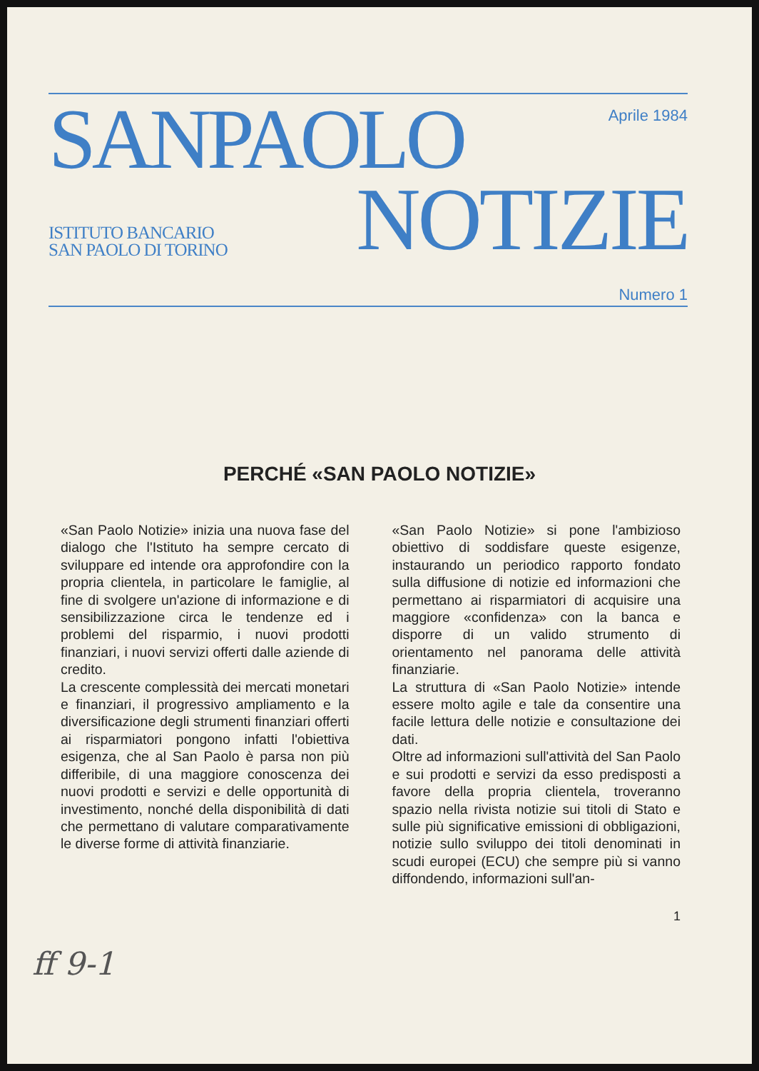SANPAOLO
Aprile 1984
ISTITUTO BANCARIO
SAN PAOLO DI TORINO
NOTIZIE
Numero 1
PERCHÉ «SAN PAOLO NOTIZIE»
«San Paolo Notizie» inizia una nuova fase del dialogo che l'Istituto ha sempre cercato di sviluppare ed intende ora approfondire con la propria clientela, in particolare le famiglie, al fine di svolgere un'azione di informazione e di sensibilizzazione circa le tendenze ed i problemi del risparmio, i nuovi prodotti finanziari, i nuovi servizi offerti dalle aziende di credito.
La crescente complessità dei mercati monetari e finanziari, il progressivo ampliamento e la diversificazione degli strumenti finanziari offerti ai risparmiatori pongono infatti l'obiettiva esigenza, che al San Paolo è parsa non più differibile, di una maggiore conoscenza dei nuovi prodotti e servizi e delle opportunità di investimento, nonché della disponibilità di dati che permettano di valutare comparativamente le diverse forme di attività finanziarie.
«San Paolo Notizie» si pone l'ambizioso obiettivo di soddisfare queste esigenze, instaurando un periodico rapporto fondato sulla diffusione di notizie ed informazioni che permettano ai risparmiatori di acquisire una maggiore «confidenza» con la banca e disporre di un valido strumento di orientamento nel panorama delle attività finanziarie.
La struttura di «San Paolo Notizie» intende essere molto agile e tale da consentire una facile lettura delle notizie e consultazione dei dati.
Oltre ad informazioni sull'attività del San Paolo e sui prodotti e servizi da esso predisposti a favore della propria clientela, troveranno spazio nella rivista notizie sui titoli di Stato e sulle più significative emissioni di obbligazioni, notizie sullo sviluppo dei titoli denominati in scudi europei (ECU) che sempre più si vanno diffondendo, informazioni sull'an-
1
ff 9-1